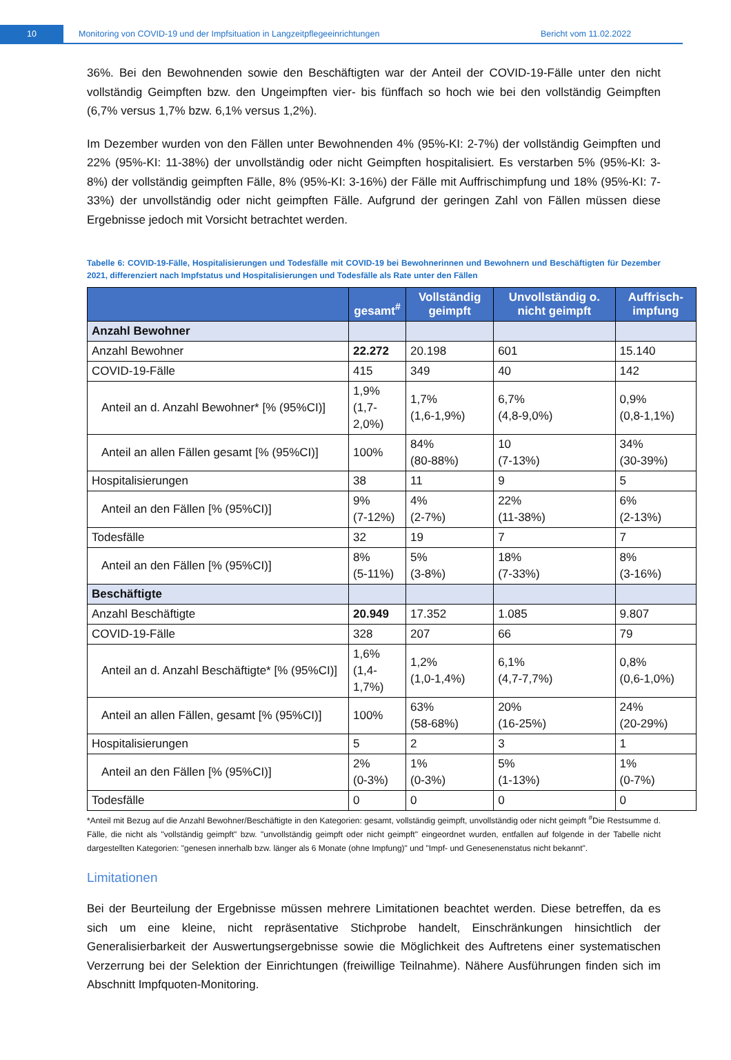10
Monitoring von COVID-19 und der Impfsituation in Langzeitpflegeeinrichtungen Bericht vom 11.02.2022
36%. Bei den Bewohnenden sowie den Beschäftigten war der Anteil der COVID-19-Fälle unter den nicht vollständig Geimpften bzw. den Ungeimpften vier- bis fünffach so hoch wie bei den vollständig Geimpften (6,7% versus 1,7% bzw. 6,1% versus 1,2%).
Im Dezember wurden von den Fällen unter Bewohnenden 4% (95%-KI: 2-7%) der vollständig Geimpften und 22% (95%-KI: 11-38%) der unvollständig oder nicht Geimpften hospitalisiert. Es verstarben 5% (95%-KI: 3-8%) der vollständig geimpften Fälle, 8% (95%-KI: 3-16%) der Fälle mit Auffrischimpfung und 18% (95%-KI: 7-33%) der unvollständig oder nicht geimpften Fälle. Aufgrund der geringen Zahl von Fällen müssen diese Ergebnisse jedoch mit Vorsicht betrachtet werden.
Tabelle 6: COVID-19-Fälle, Hospitalisierungen und Todesfälle mit COVID-19 bei Bewohnerinnen und Bewohnern und Beschäftigten für Dezember 2021, differenziert nach Impfstatus und Hospitalisierungen und Todesfälle als Rate unter den Fällen
| | gesamt<sup>#</sup> | Vollständig geimpft | Unvollständig o. nicht geimpft | Auffrisch-impfung |
| --- | --- | --- | --- | --- |
| Anzahl Bewohner | | | | |
| Anzahl Bewohner | 22.272 | 20.198 | 601 | 15.140 |
| COVID-19-Fälle | 415 | 349 | 40 | 142 |
| Anteil an d. Anzahl Bewohner* [% (95%CI)] | 1,9% (1,7-2,0%) | 1,7% (1,6-1,9%) | 6,7% (4,8-9,0%) | 0,9% (0,8-1,1%) |
| Anteil an allen Fällen gesamt [% (95%CI)] | 100% | 84% (80-88%) | 10 (7-13%) | 34% (30-39%) |
| Hospitalisierungen | 38 | 11 | 9 | 5 |
| Anteil an den Fällen [% (95%CI)] | 9% (7-12%) | 4% (2-7%) | 22% (11-38%) | 6% (2-13%) |
| Todesfälle | 32 | 19 | 7 | 7 |
| Anteil an den Fällen [% (95%CI)] | 8% (5-11%) | 5% (3-8%) | 18% (7-33%) | 8% (3-16%) |
| Beschäftigte | | | | |
| Anzahl Beschäftigte | 20.949 | 17.352 | 1.085 | 9.807 |
| COVID-19-Fälle | 328 | 207 | 66 | 79 |
| Anteil an d. Anzahl Beschäftigte* [% (95%CI)] | 1,6% (1,4-1,7%) | 1,2% (1,0-1,4%) | 6,1% (4,7-7,7%) | 0,8% (0,6-1,0%) |
| Anteil an allen Fällen, gesamt [% (95%CI)] | 100% | 63% (58-68%) | 20% (16-25%) | 24% (20-29%) |
| Hospitalisierungen | 5 | 2 | 3 | 1 |
| Anteil an den Fällen [% (95%CI)] | 2% (0-3%) | 1% (0-3%) | 5% (1-13%) | 1% (0-7%) |
| Todesfälle | 0 | 0 | 0 | 0 |
*Anteil mit Bezug auf die Anzahl Bewohner/Beschäftigte in den Kategorien: gesamt, vollständig geimpft, unvollständig oder nicht geimpft <sup>#</sup>Die Restsumme d. Fälle, die nicht als "vollständig geimpft" bzw. "unvollständig geimpft oder nicht geimpft" eingeordnet wurden, entfallen auf folgende in der Tabelle nicht dargestellten Kategorien: "genesen innerhalb bzw. länger als 6 Monate (ohne Impfung)" und "Impf- und Genesenenstatus nicht bekannt".
Limitationen
Bei der Beurteilung der Ergebnisse müssen mehrere Limitationen beachtet werden. Diese betreffen, da es sich um eine kleine, nicht repräsentative Stichprobe handelt, Einschränkungen hinsichtlich der Generalisierbarkeit der Auswertungsergebnisse sowie die Möglichkeit des Auftretens einer systematischen Verzerrung bei der Selektion der Einrichtungen (freiwillige Teilnahme). Nähere Ausführungen finden sich im Abschnitt Impfquoten-Monitoring.